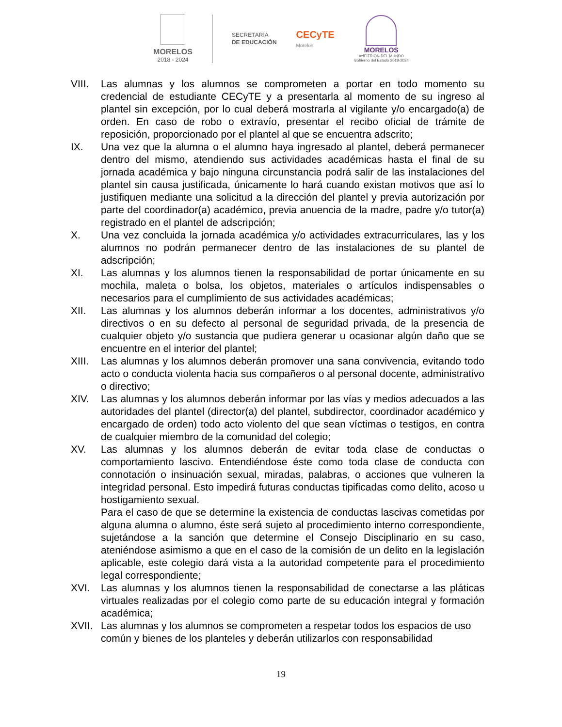MORELOS
2018 - 2024
SECRETARÍA
DE EDUCACIÓN
CECyTE
Morelos
MORELOS
ANFITRIÓN DEL MUNDO
Gobierno del Estado 2018-2024
VIII.
Las alumnas y los alumnos se comprometen a portar en todo momento su credencial de estudiante CECyTE y a presentarla al momento de su ingreso al plantel sin excepción, por lo cual deberá mostrarla al vigilante y/o encargado(a) de orden. En caso de robo o extravío, presentar el recibo oficial de trámite de reposición, proporcionado por el plantel al que se encuentra adscrito;
IX. Una vez que la alumna o el alumno haya ingresado al plantel, deberá permanecer dentro del mismo, atendiendo sus actividades académicas hasta el final de su jornada académica y bajo ninguna circunstancia podrá salir de las instalaciones del plantel sin causa justificada, únicamente lo hará cuando existan motivos que así lo justifiquen mediante una solicitud a la dirección del plantel y previa autorización por parte del coordinador(a) académico, previa anuencia de la madre, padre y/o tutor(a) registrado en el plantel de adscripción;
X. Una vez concluida la jornada académica y/o actividades extracurriculares, las y los alumnos no podrán permanecer dentro de las instalaciones de su plantel de adscripción;
XI. Las alumnas y los alumnos tienen la responsabilidad de portar únicamente en su mochila, maleta o bolsa, los objetos, materiales o artículos indispensables o necesarios para el cumplimiento de sus actividades académicas;
XII. Las alumnas y los alumnos deberán informar a los docentes, administrativos y/o directivos o en su defecto al personal de seguridad privada, de la presencia de cualquier objeto y/o sustancia que pudiera generar u ocasionar algún daño que se encuentre en el interior del plantel;
XIII.
Las alumnas y los alumnos deberán promover una sana convivencia, evitando todo acto o conducta violenta hacia sus compañeros o al personal docente, administrativo o directivo;
XIV. Las alumnas y los alumnos deberán informar por las vías y medios adecuados a las autoridades del plantel (director(a) del plantel, subdirector, coordinador académico y encargado de orden) todo acto violento del que sean víctimas o testigos, en contra de cualquier miembro de la comunidad del colegio;
XV. Las alumnas y los alumnos deberán de evitar toda clase de conductas o comportamiento lascivo. Entendiéndose éste como toda clase de conducta con connotación o insinuación sexual, miradas, palabras, o acciones que vulneren la integridad personal. Esto impedirá futuras conductas tipificadas como delito, acoso u hostigamiento sexual.
Para el caso de que se determine la existencia de conductas lascivas cometidas por alguna alumna o alumno, éste será sujeto al procedimiento interno correspondiente, sujetándose a la sanción que determine el Consejo Disciplinario en su caso, ateniéndose asimismo a que en el caso de la comisión de un delito en la legislación aplicable, este colegio dará vista a la autoridad competente para el procedimiento legal correspondiente;
XVI. Las alumnas y los alumnos tienen la responsabilidad de conectarse a las pláticas virtuales realizadas por el colegio como parte de su educación integral y formación académica;
XVII.
Las alumnas y los alumnos se comprometen a respetar todos los espacios de uso común y bienes de los planteles y deberán utilizarlos con responsabilidad
19